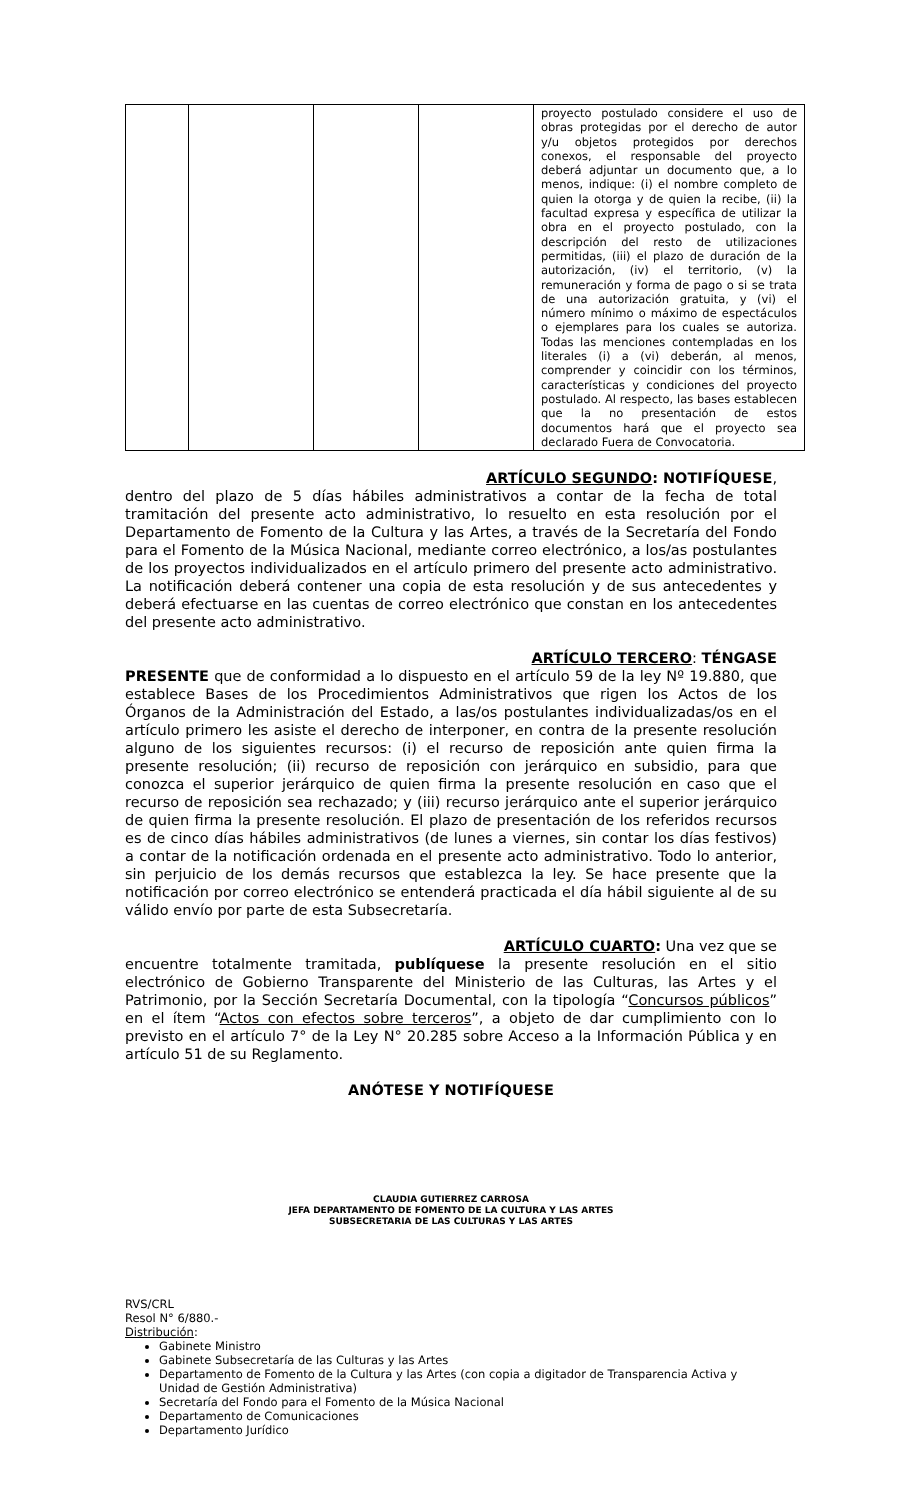| | | | | proyecto postulado considere el uso de obras protegidas por el derecho de autor y/u objetos protegidos por derechos conexos, el responsable del proyecto deberá adjuntar un documento que, a lo menos, indique: (i) el nombre completo de quien la otorga y de quien la recibe, (ii) la facultad expresa y específica de utilizar la obra en el proyecto postulado, con la descripción del resto de utilizaciones permitidas, (iii) el plazo de duración de la autorización, (iv) el territorio, (v) la remuneración y forma de pago o si se trata de una autorización gratuita, y (vi) el número mínimo o máximo de espectáculos o ejemplares para los cuales se autoriza. Todas las menciones contempladas en los literales (i) a (vi) deberán, al menos, comprender y coincidir con los términos, características y condiciones del proyecto postulado. Al respecto, las bases establecen que la no presentación de estos documentos hará que el proyecto sea declarado Fuera de Convocatoria. |
ARTÍCULO SEGUNDO: NOTIFÍQUESE,
dentro del plazo de 5 días hábiles administrativos a contar de la fecha de total tramitación del presente acto administrativo, lo resuelto en esta resolución por el Departamento de Fomento de la Cultura y las Artes, a través de la Secretaría del Fondo para el Fomento de la Música Nacional, mediante correo electrónico, a los/as postulantes de los proyectos individualizados en el artículo primero del presente acto administrativo. La notificación deberá contener una copia de esta resolución y de sus antecedentes y deberá efectuarse en las cuentas de correo electrónico que constan en los antecedentes del presente acto administrativo.
ARTÍCULO TERCERO: TÉNGASE
PRESENTE que de conformidad a lo dispuesto en el artículo 59 de la ley Nº 19.880, que establece Bases de los Procedimientos Administrativos que rigen los Actos de los Órganos de la Administración del Estado, a las/os postulantes individualizadas/os en el artículo primero les asiste el derecho de interponer, en contra de la presente resolución alguno de los siguientes recursos: (i) el recurso de reposición ante quien firma la presente resolución; (ii) recurso de reposición con jerárquico en subsidio, para que conozca el superior jerárquico de quien firma la presente resolución en caso que el recurso de reposición sea rechazado; y (iii) recurso jerárquico ante el superior jerárquico de quien firma la presente resolución. El plazo de presentación de los referidos recursos es de cinco días hábiles administrativos (de lunes a viernes, sin contar los días festivos) a contar de la notificación ordenada en el presente acto administrativo. Todo lo anterior, sin perjuicio de los demás recursos que establezca la ley. Se hace presente que la notificación por correo electrónico se entenderá practicada el día hábil siguiente al de su válido envío por parte de esta Subsecretaría.
ARTÍCULO CUARTO: Una vez que se
encuentre totalmente tramitada, publíquese la presente resolución en el sitio electrónico de Gobierno Transparente del Ministerio de las Culturas, las Artes y el Patrimonio, por la Sección Secretaría Documental, con la tipología “Concursos públicos” en el ítem “Actos con efectos sobre terceros”, a objeto de dar cumplimiento con lo previsto en el artículo 7° de la Ley N° 20.285 sobre Acceso a la Información Pública y en artículo 51 de su Reglamento.
ANÓTESE Y NOTIFÍQUESE
CLAUDIA GUTIERREZ CARROSA
JEFA DEPARTAMENTO DE FOMENTO DE LA CULTURA Y LAS ARTES
SUBSECRETARIA DE LAS CULTURAS Y LAS ARTES
RVS/CRL
Resol N° 6/880.-
Distribución:
Gabinete Ministro
Gabinete Subsecretaría de las Culturas y las Artes
Departamento de Fomento de la Cultura y las Artes (con copia a digitador de Transparencia Activa y Unidad de Gestión Administrativa)
Secretaría del Fondo para el Fomento de la Música Nacional
Departamento de Comunicaciones
Departamento Jurídico